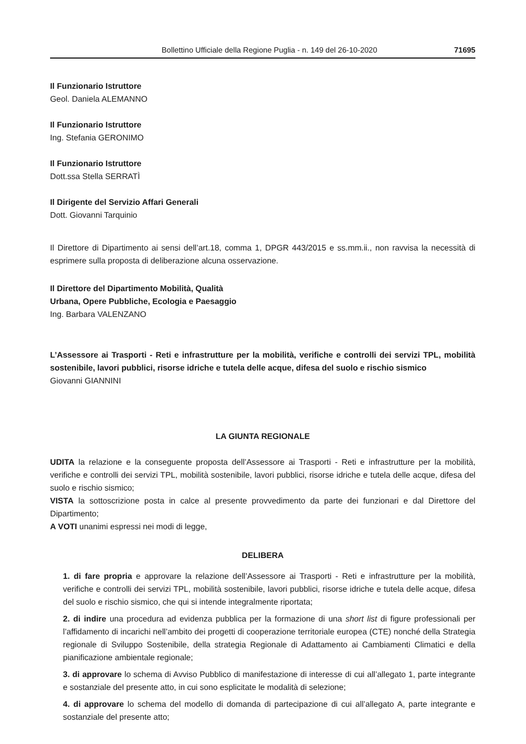Bollettino Ufficiale della Regione Puglia - n. 149 del 26-10-2020 71695
Il Funzionario Istruttore
Geol. Daniela ALEMANNO
Il Funzionario Istruttore
Ing. Stefania GERONIMO
Il Funzionario Istruttore
Dott.ssa Stella SERRATÌ
Il Dirigente del Servizio Affari Generali
Dott. Giovanni Tarquinio
Il Direttore di Dipartimento ai sensi dell’art.18, comma 1, DPGR 443/2015 e ss.mm.ii., non ravvisa la necessità di esprimere sulla proposta di deliberazione alcuna osservazione.
Il Direttore del Dipartimento Mobilità, Qualità
Urbana, Opere Pubbliche, Ecologia e Paesaggio
Ing. Barbara VALENZANO
L’Assessore ai Trasporti - Reti e infrastrutture per la mobilità, verifiche e controlli dei servizi TPL, mobilità sostenibile, lavori pubblici, risorse idriche e tutela delle acque, difesa del suolo e rischio sismico
Giovanni GIANNINI
LA GIUNTA REGIONALE
UDITA la relazione e la conseguente proposta dell’Assessore ai Trasporti - Reti e infrastrutture per la mobilità, verifiche e controlli dei servizi TPL, mobilità sostenibile, lavori pubblici, risorse idriche e tutela delle acque, difesa del suolo e rischio sismico;
VISTA la sottoscrizione posta in calce al presente provvedimento da parte dei funzionari e dal Direttore del Dipartimento;
A VOTI unanimi espressi nei modi di legge,
DELIBERA
1. di fare propria e approvare la relazione dell’Assessore ai Trasporti - Reti e infrastrutture per la mobilità, verifiche e controlli dei servizi TPL, mobilità sostenibile, lavori pubblici, risorse idriche e tutela delle acque, difesa del suolo e rischio sismico, che qui si intende integralmente riportata;
2. di indire una procedura ad evidenza pubblica per la formazione di una short list di figure professionali per l’affidamento di incarichi nell’ambito dei progetti di cooperazione territoriale europea (CTE) nonché della Strategia regionale di Sviluppo Sostenibile, della strategia Regionale di Adattamento ai Cambiamenti Climatici e della pianificazione ambientale regionale;
3. di approvare lo schema di Avviso Pubblico di manifestazione di interesse di cui all’allegato 1, parte integrante e sostanziale del presente atto, in cui sono esplicitate le modalità di selezione;
4. di approvare lo schema del modello di domanda di partecipazione di cui all’allegato A, parte integrante e sostanziale del presente atto;